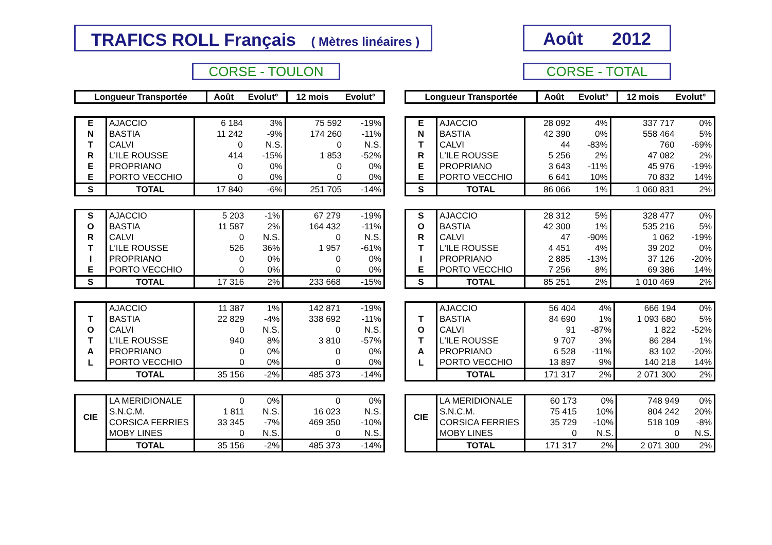TRAFICS ROLL Français ( Mètres linéaires )
Août 2012
CORSE - TOULON CORSE - TOTAL
| Longueur Transportée | Août | Evolut° | 12 mois | Evolut° |
| --- | --- | --- | --- | --- |
| E | AJACCIO | 6 184 | 3% | 75 592 | -19% |
| N | BASTIA | 11 242 | -9% | 174 260 | -11% |
| T | CALVI | 0 | N.S. | 0 | N.S. |
| R | L'ILE ROUSSE | 414 | -15% | 1 853 | -52% |
| E | PROPRIANO | 0 | 0% | 0 | 0% |
| E | PORTO VECCHIO | 0 | 0% | 0 | 0% |
| S | TOTAL | 17 840 | -6% | 251 705 | -14% |
| S | AJACCIO | 5 203 | -1% | 67 279 | -19% |
| O | BASTIA | 11 587 | 2% | 164 432 | -11% |
| R | CALVI | 0 | N.S. | 0 | N.S. |
| T | L'ILE ROUSSE | 526 | 36% | 1 957 | -61% |
| I | PROPRIANO | 0 | 0% | 0 | 0% |
| E | PORTO VECCHIO | 0 | 0% | 0 | 0% |
| S | TOTAL | 17 316 | 2% | 233 668 | -15% |
| | AJACCIO | 11 387 | 1% | 142 871 | -19% |
| T | BASTIA | 22 829 | -4% | 338 692 | -11% |
| O | CALVI | 0 | N.S. | 0 | N.S. |
| T | L'ILE ROUSSE | 940 | 8% | 3 810 | -57% |
| A | PROPRIANO | 0 | 0% | 0 | 0% |
| L | PORTO VECCHIO | 0 | 0% | 0 | 0% |
| | TOTAL | 35 156 | -2% | 485 373 | -14% |
| CIE | LA MERIDIONALE | 0 | 0% | 0 | 0% |
| | S.N.C.M. | 1 811 | N.S. | 16 023 | N.S. |
| | CORSICA FERRIES | 33 345 | -7% | 469 350 | -10% |
| | MOBY LINES | 0 | N.S. | 0 | N.S. |
| | TOTAL | 35 156 | -2% | 485 373 | -14% |
| Longueur Transportée | Août | Evolut° | 12 mois | Evolut° |
| --- | --- | --- | --- | --- |
| E | AJACCIO | 28 092 | 4% | 337 717 | 0% |
| N | BASTIA | 42 390 | 0% | 558 464 | 5% |
| T | CALVI | 44 | -83% | 760 | -69% |
| R | L'ILE ROUSSE | 5 256 | 2% | 47 082 | 2% |
| E | PROPRIANO | 3 643 | -11% | 45 976 | -19% |
| E | PORTO VECCHIO | 6 641 | 10% | 70 832 | 14% |
| S | TOTAL | 86 066 | 1% | 1 060 831 | 2% |
| S | AJACCIO | 28 312 | 5% | 328 477 | 0% |
| O | BASTIA | 42 300 | 1% | 535 216 | 5% |
| R | CALVI | 47 | -90% | 1 062 | -19% |
| T | L'ILE ROUSSE | 4 451 | 4% | 39 202 | 0% |
| I | PROPRIANO | 2 885 | -13% | 37 126 | -20% |
| E | PORTO VECCHIO | 7 256 | 8% | 69 386 | 14% |
| S | TOTAL | 85 251 | 2% | 1 010 469 | 2% |
| | AJACCIO | 56 404 | 4% | 666 194 | 0% |
| T | BASTIA | 84 690 | 1% | 1 093 680 | 5% |
| O | CALVI | 91 | -87% | 1 822 | -52% |
| T | L'ILE ROUSSE | 9 707 | 3% | 86 284 | 1% |
| A | PROPRIANO | 6 528 | -11% | 83 102 | -20% |
| L | PORTO VECCHIO | 13 897 | 9% | 140 218 | 14% |
| | TOTAL | 171 317 | 2% | 2 071 300 | 2% |
| CIE | LA MERIDIONALE | 60 173 | 0% | 748 949 | 0% |
| | S.N.C.M. | 75 415 | 10% | 804 242 | 20% |
| | CORSICA FERRIES | 35 729 | -10% | 518 109 | -8% |
| | MOBY LINES | 0 | N.S. | 0 | N.S. |
| | TOTAL | 171 317 | 2% | 2 071 300 | 2% |